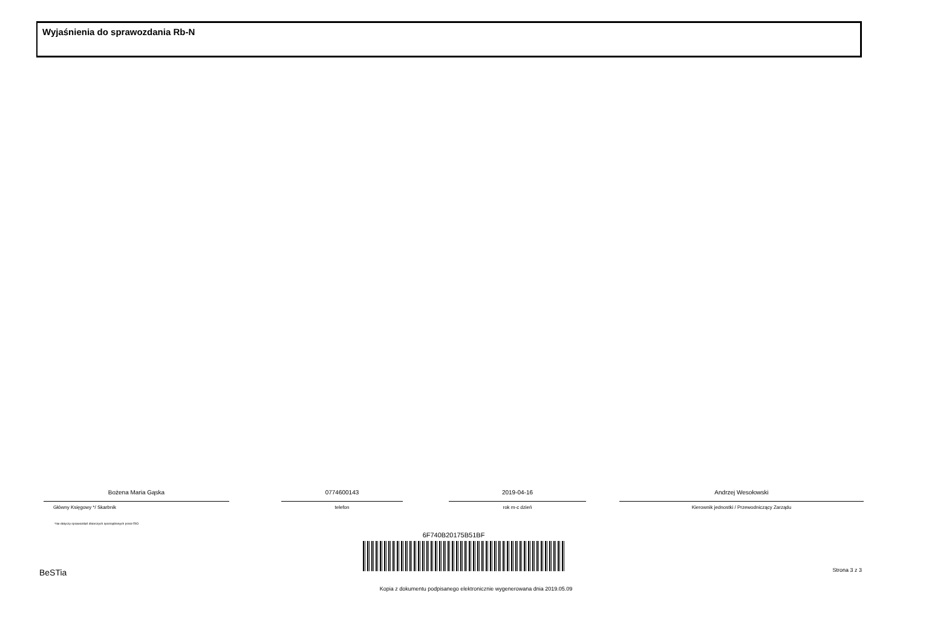Wyjaśnienia do sprawozdania Rb-N
Bożena Maria Gąska
Główny Księgowy */ Skarbnik
0774600143
telefon
2019-04-16
rok m-c dzień
Andrzej Wesołowski
Kierownik jednostki / Przewodniczący Zarządu
*nie dotyczy sprawozdań zbiorczych sporządzonych przez RIO
6F740B20175B51BF
BeSTia Strona 3 z 3
Kopia z dokumentu podpisanego elektronicznie wygenerowana dnia 2019.05.09